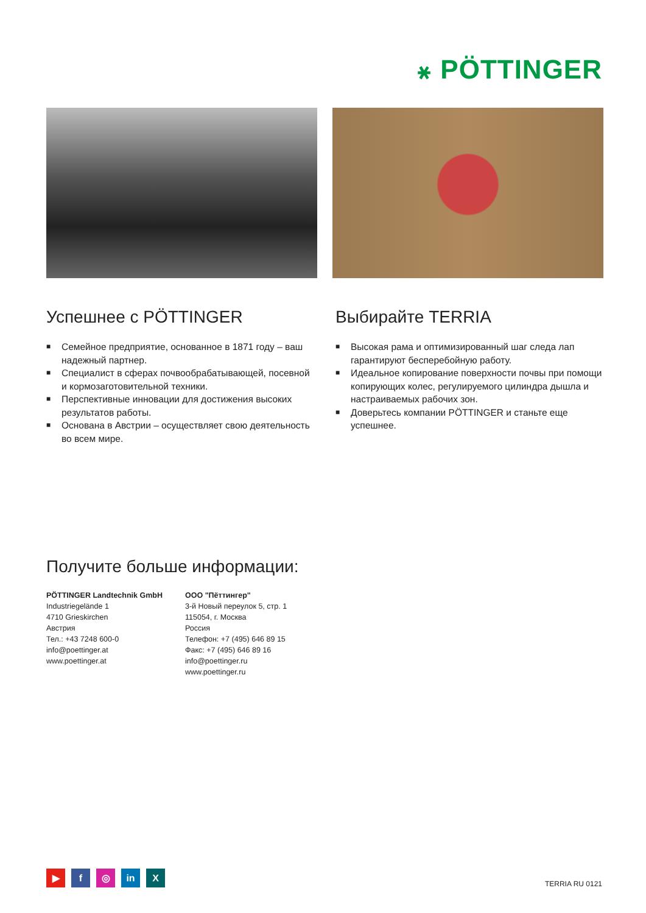꘎ PÖTTINGER
Успешнее с PÖTTINGER
■ Семейное предприятие, основанное в 1871 году – ваш надежный партнер.
■ Специалист в сферах почвообрабатывающей, посевной и кормозаготовительной техники.
■ Перспективные инновации для достижения высоких результатов работы.
■ Основана в Австрии – осуществляет свою деятельность во всем мире.
Выбирайте TERRIA
■ Высокая рама и оптимизированный шаг следа лап гарантируют бесперебойную работу.
■ Идеальное копирование поверхности почвы при помощи копирующих колес, регулируемого цилиндра дышла и настраиваемых рабочих зон.
■ Доверьтесь компании PÖTTINGER и станьте еще успешнее.
Получите больше информации:
PÖTTINGER Landtechnik GmbH
Industriegelände 1
4710 Grieskirchen
Австрия
Тел.: +43 7248 600-0
info@poettinger.at
www.poettinger.at
ООО "Пёттингер"
3-й Новый переулок 5, стр. 1
115054, г. Москва
Россия
Телефон: +7 (495) 646 89 15
Факс: +7 (495) 646 89 16
info@poettinger.ru
www.poettinger.ru
▶ f ◎ in X
TERRIA RU 0121